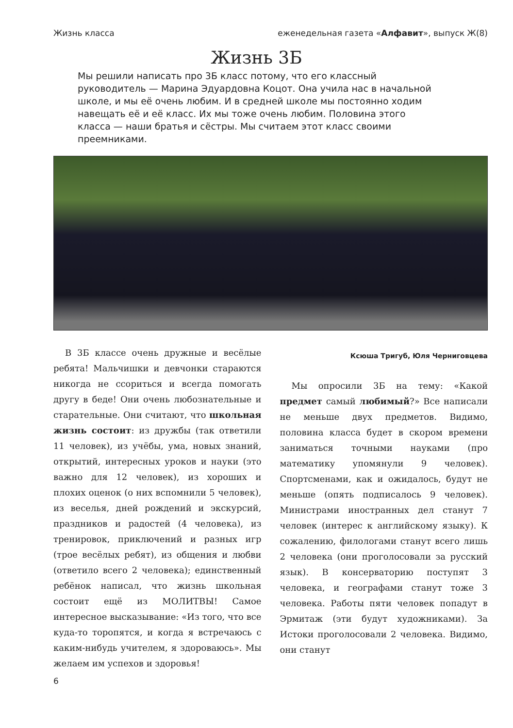Жизнь класса еженедельная газета «Алфавит», выпуск Ж(8)
Жизнь 3Б
Мы решили написать про 3Б класс потому, что его классный руководитель — Марина Эдуардовна Коцот. Она учила нас в начальной школе, и мы её очень любим. И в средней школе мы постоянно ходим навещать её и её класс. Их мы тоже очень любим. Половина этого класса — наши братья и сёстры. Мы считаем этот класс своими преемниками.
В 3Б классе очень дружные и весёлые ребята! Мальчишки и девчонки стараются никогда не ссориться и всегда помогать другу в беде! Они очень любознательные и старательные. Они считают, что школьная жизнь состоит: из дружбы (так ответили 11 человек), из учёбы, ума, новых знаний, открытий, интересных уроков и науки (это важно для 12 человек), из хороших и плохих оценок (о них вспомнили 5 человек), из веселья, дней рождений и экскурсий, праздников и радостей (4 человека), из тренировок, приключений и разных игр (трое весёлых ребят), из общения и любви (ответило всего 2 человека); единственный ребёнок написал, что жизнь школьная состоит ещё из МОЛИТВЫ! Самое интересное высказывание: «Из того, что все куда-то торопятся, и когда я встречаюсь с каким-нибудь учителем, я здороваюсь». Мы желаем им успехов и здоровья!
Ксюша Тригуб, Юля Черниговцева
Мы опросили 3Б на тему: «Какой предмет самый любимый?» Все написали не меньше двух предметов. Видимо, половина класса будет в скором времени заниматься точными науками (про математику упомянули 9 человек). Спортсменами, как и ожидалось, будут не меньше (опять подписалось 9 человек). Министрами иностранных дел станут 7 человек (интерес к английскому языку). К сожалению, филологами станут всего лишь 2 человека (они проголосовали за русский язык). В консерваторию поступят 3 человека, и географами станут тоже 3 человека. Работы пяти человек попадут в Эрмитаж (эти будут художниками). За Истоки проголосовали 2 человека. Видимо, они станут
6